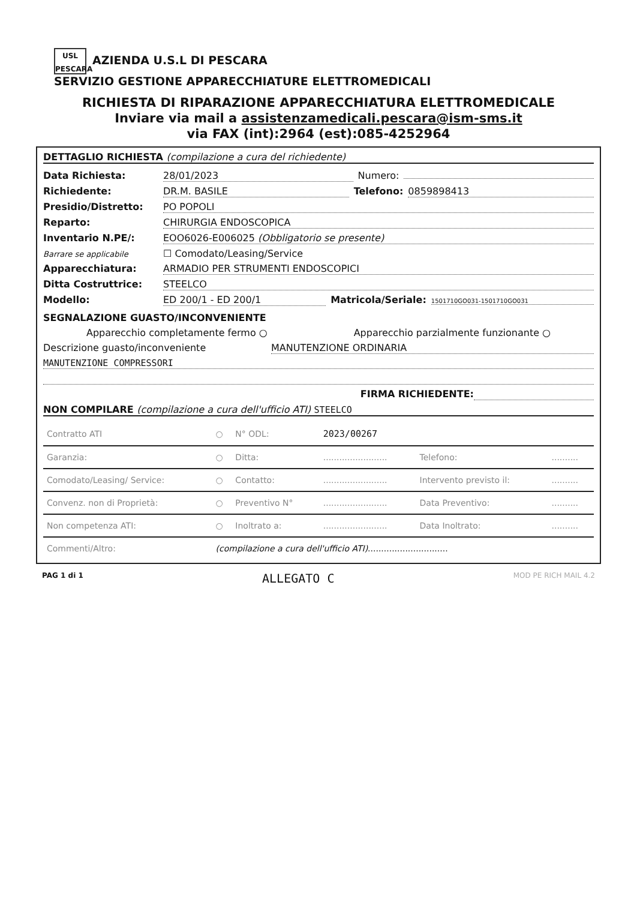USL PESCARA AZIENDA U.S.L DI PESCARA
SERVIZIO GESTIONE APPARECCHIATURE ELETTROMEDICALI
RICHIESTA DI RIPARAZIONE APPARECCHIATURA ELETTROMEDICALE
Inviare via mail a assistenzamedicali.pescara@ism-sms.it
via FAX (int):2964 (est):085-4252964
DETTAGLIO RICHIESTA (compilazione a cura del richiedente)
Data Richiesta: 28/01/2023 Numero:
Richiedente: DR.M. BASILE Telefono: 0859898413
Presidio/Distretto: PO POPOLI
Reparto: CHIRURGIA ENDOSCOPICA
Inventario N.PE/: EOO6026-E006025 (Obbligatorio se presente)
Barrare se applicabile ☐ Comodato/Leasing/Service
Apparecchiatura: ARMADIO PER STRUMENTI ENDOSCOPICI
Ditta Costruttrice: STEELCO
Modello: ED 200/1 - ED 200/1 Matricola/Seriale: 1501710GO031-1501710GO031
SEGNALAZIONE GUASTO/INCONVENIENTE
Apparecchio completamente fermo ○ Apparecchio parzialmente funzionante ○
Descrizione guasto/inconveniente MANUTENZIONE ORDINARIA
MANUTENZIONE COMPRESSORI
FIRMA RICHIEDENTE:
NON COMPILARE (compilazione a cura dell'ufficio ATI) STEELCO
| Contratto ATI | ○ | N° ODL: | 2023/00267 | | |
| Garanzia: | ○ | Ditta: | ........................ | Telefono: | .......... |
| Comodato/Leasing/ Service: | ○ | Contatto: | ........................ | Intervento previsto il: | .......... |
| Convenz. non di Proprietà: | ○ | Preventivo N° | ........................ | Data Preventivo: | .......... |
| Non competenza ATI: | ○ | Inoltrato a: | ........................ | Data Inoltrato: | .......... |
| Commenti/Altro: | (compilazione a cura dell'ufficio ATI) .............................. | | | | |
PAG 1 di 1 ALLEGATO C MOD PE RICH MAIL 4.2